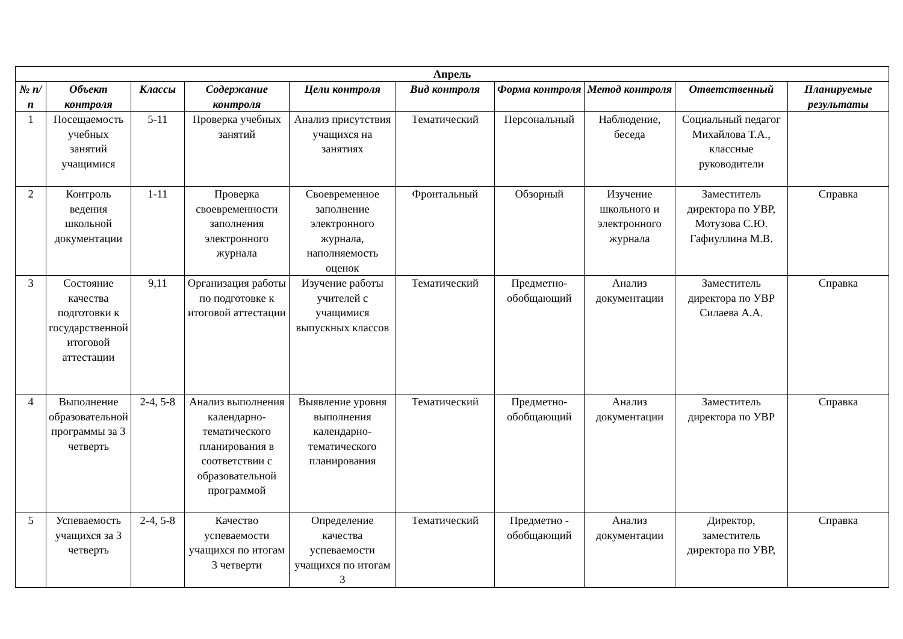| Апрель | | | | | | | | | |
| --- | --- | --- | --- | --- | --- | --- | --- | --- | --- |
| № п/п | Объект контроля | Классы | Содержание контроля | Цели контроля | Вид контроля | Форма контроля | Метод контроля | Ответственный | Планируемые результаты |
| 1 | Посещаемость учебных занятий учащимися | 5-11 | Проверка учебных занятий | Анализ присутствия учащихся на занятиях | Тематический | Персональный | Наблюдение, беседа | Социальный педагог Михайлова Т.А., классные руководители | |
| 2 | Контроль ведения школьной документации | 1-11 | Проверка своевременности заполнения электронного журнала | Своевременное заполнение электронного журнала, наполняемость оценок | Фронтальный | Обзорный | Изучение школьного и электронного журнала | Заместитель директора по УВР, Мотузова С.Ю. Гафиуллина М.В. | Справка |
| 3 | Состояние качества подготовки к государственной итоговой аттестации | 9,11 | Организация работы по подготовке к итоговой аттестации | Изучение работы учителей с учащимися выпускных классов | Тематический | Предметно-обобщающий | Анализ документации | Заместитель директора по УВР Силаева А.А. | Справка |
| 4 | Выполнение образовательной программы за 3 четверть | 2-4, 5-8 | Анализ выполнения календарно-тематического планирования в соответствии с образовательной программой | Выявление уровня выполнения календарно-тематического планирования | Тематический | Предметно-обобщающий | Анализ документации | Заместитель директора по УВР | Справка |
| 5 | Успеваемость учащихся за 3 четверть | 2-4, 5-8 | Качество успеваемости учащихся по итогам 3 четверти | Определение качества успеваемости учащихся по итогам 3 | Тематический | Предметно - обобщающий | Анализ документации | Директор, заместитель директора по УВР, | Справка |